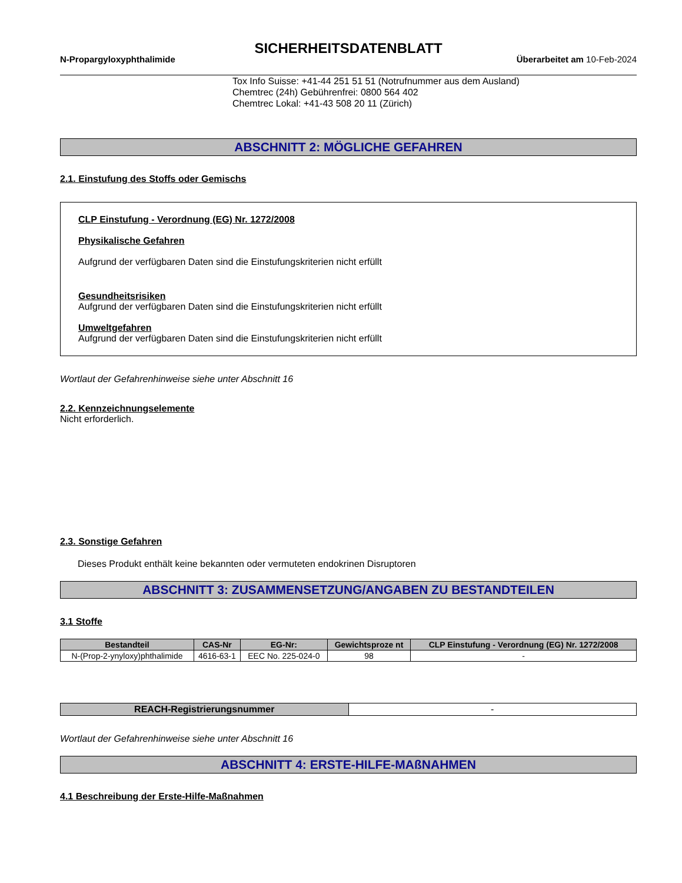SICHERHEITSDATENBLATT
N-Propargyloxyphthalimide Überarbeitet am 10-Feb-2024
Tox Info Suisse: +41-44 251 51 51 (Notrufnummer aus dem Ausland)
Chemtrec (24h) Gebührenfrei: 0800 564 402
Chemtrec Lokal: +41-43 508 20 11 (Zürich)
ABSCHNITT 2: MÖGLICHE GEFAHREN
2.1. Einstufung des Stoffs oder Gemischs
CLP Einstufung - Verordnung (EG) Nr. 1272/2008
Physikalische Gefahren
Aufgrund der verfügbaren Daten sind die Einstufungskriterien nicht erfüllt
Gesundheitsrisiken
Aufgrund der verfügbaren Daten sind die Einstufungskriterien nicht erfüllt
Umweltgefahren
Aufgrund der verfügbaren Daten sind die Einstufungskriterien nicht erfüllt
Wortlaut der Gefahrenhinweise siehe unter Abschnitt 16
2.2. Kennzeichnungselemente
Nicht erforderlich.
2.3. Sonstige Gefahren
Dieses Produkt enthält keine bekannten oder vermuteten endokrinen Disruptoren
ABSCHNITT 3: ZUSAMMENSETZUNG/ANGABEN ZU BESTANDTEILEN
3.1 Stoffe
| Bestandteil | CAS-Nr | EG-Nr: | Gewichtsproze nt | CLP Einstufung - Verordnung (EG) Nr. 1272/2008 |
| --- | --- | --- | --- | --- |
| N-(Prop-2-ynyloxy)phthalimide | 4616-63-1 | EEC No. 225-024-0 | 98 | - |
| REACH-Registrierungsnummer | - |
Wortlaut der Gefahrenhinweise siehe unter Abschnitt 16
ABSCHNITT 4: ERSTE-HILFE-MAßNAHMEN
4.1 Beschreibung der Erste-Hilfe-Maßnahmen